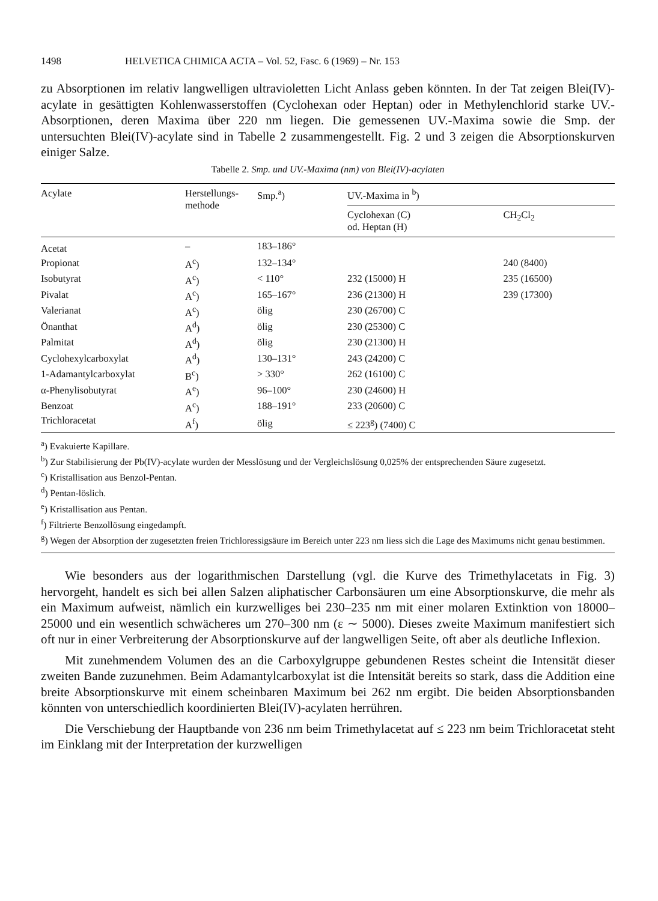1498 HELVETICA CHIMICA ACTA – Vol. 52, Fasc. 6 (1969) – Nr. 153
zu Absorptionen im relativ langwelligen ultravioletten Licht Anlass geben könnten. In der Tat zeigen Blei(IV)-acylate in gesättigten Kohlenwasserstoffen (Cyclohexan oder Heptan) oder in Methylenchlorid starke UV.-Absorptionen, deren Maxima über 220 nm liegen. Die gemessenen UV.-Maxima sowie die Smp. der untersuchten Blei(IV)-acylate sind in Tabelle 2 zusammengestellt. Fig. 2 und 3 zeigen die Absorptionskurven einiger Salze.
Tabelle 2. Smp. und UV.-Maxima (nm) von Blei(IV)-acylaten
| Acylate | Herstellungs- methode | Smp.<sup>a</sup>) | UV.-Maxima in <sup>b</sup>) | |
| --- | --- | --- | --- | --- |
| | | | Cyclohexan (C) od. Heptan (H) | CH<sub>2</sub>Cl<sub>2</sub> |
| Acetat | – | 183–186° | | |
| Propionat | A<sup>c</sup>) | 132–134° | | 240 (8400) |
| Isobutyrat | A<sup>c</sup>) | < 110° | 232 (15000) H | 235 (16500) |
| Pivalat | A<sup>c</sup>) | 165–167° | 236 (21300) H | 239 (17300) |
| Valerianat | A<sup>c</sup>) | ölig | 230 (26700) C | |
| Önanthat | A<sup>d</sup>) | ölig | 230 (25300) C | |
| Palmitat | A<sup>d</sup>) | ölig | 230 (21300) H | |
| Cyclohexylcarboxylat | A<sup>d</sup>) | 130–131° | 243 (24200) C | |
| 1-Adamantylcarboxylat | B<sup>c</sup>) | > 330° | 262 (16100) C | |
| α-Phenylisobutyrat | A<sup>e</sup>) | 96–100° | 230 (24600) H | |
| Benzoat | A<sup>c</sup>) | 188–191° | 233 (20600) C | |
| Trichloracetat | A<sup>f</sup>) | ölig | ≤ 223<sup>g</sup>) (7400) C | |
<sup>a</sup>) Evakuierte Kapillare.
<sup>b</sup>) Zur Stabilisierung der Pb(IV)-acylate wurden der Messlösung und der Vergleichslösung 0,025% der entsprechenden Säure zugesetzt.
<sup>c</sup>) Kristallisation aus Benzol-Pentan.
<sup>d</sup>) Pentan-löslich.
<sup>e</sup>) Kristallisation aus Pentan.
<sup>f</sup>) Filtrierte Benzollösung eingedampft.
<sup>g</sup>) Wegen der Absorption der zugesetzten freien Trichloressigsäure im Bereich unter 223 nm liess sich die Lage des Maximums nicht genau bestimmen.
Wie besonders aus der logarithmischen Darstellung (vgl. die Kurve des Trimethylacetats in Fig. 3) hervorgeht, handelt es sich bei allen Salzen aliphatischer Carbonsäuren um eine Absorptionskurve, die mehr als ein Maximum aufweist, nämlich ein kurzwelliges bei 230–235 nm mit einer molaren Extinktion von 18000–25000 und ein wesentlich schwächeres um 270–300 nm (ε ∼ 5000). Dieses zweite Maximum manifestiert sich oft nur in einer Verbreiterung der Absorptionskurve auf der langwelligen Seite, oft aber als deutliche Inflexion.
Mit zunehmendem Volumen des an die Carboxylgruppe gebundenen Restes scheint die Intensität dieser zweiten Bande zuzunehmen. Beim Adamantylcarboxylat ist die Intensität bereits so stark, dass die Addition eine breite Absorptionskurve mit einem scheinbaren Maximum bei 262 nm ergibt. Die beiden Absorptionsbanden könnten von unterschiedlich koordinierten Blei(IV)-acylaten herrühren.
Die Verschiebung der Hauptbande von 236 nm beim Trimethylacetat auf ≤ 223 nm beim Trichloracetat steht im Einklang mit der Interpretation der kurzwelligen